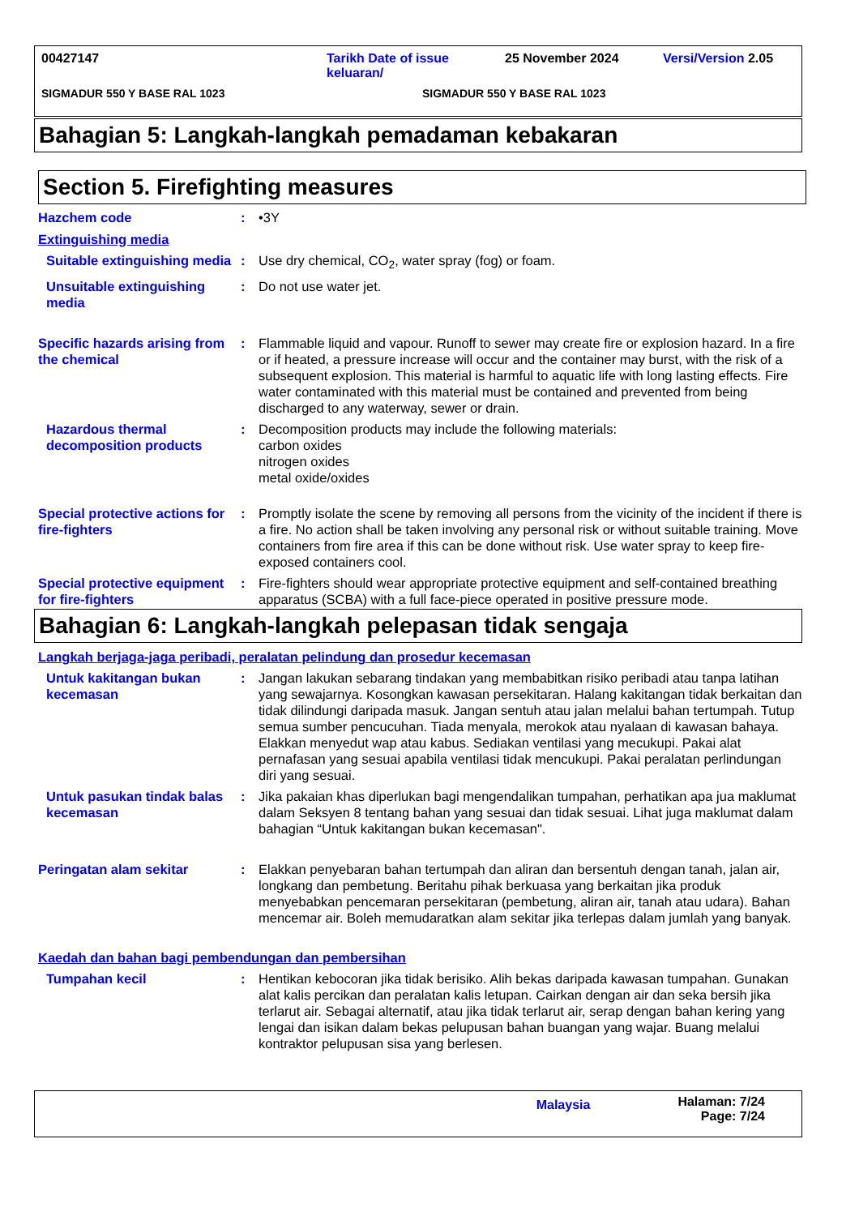00427147 Tarikh Date of issue keluaran/ 25 November 2024 Versi/Version 2.05
SIGMADUR 550 Y BASE RAL 1023 SIGMADUR 550 Y BASE RAL 1023
Bahagian 5: Langkah-langkah pemadaman kebakaran
Section 5. Firefighting measures
Hazchem code : •3Y
Extinguishing media
Suitable extinguishing media
: Use dry chemical, CO<sub>2</sub>, water spray (fog) or foam.
Unsuitable extinguishing media
: Do not use water jet.
Specific hazards arising from the chemical
: Flammable liquid and vapour. Runoff to sewer may create fire or explosion hazard. In a fire or if heated, a pressure increase will occur and the container may burst, with the risk of a subsequent explosion. This material is harmful to aquatic life with long lasting effects. Fire water contaminated with this material must be contained and prevented from being discharged to any waterway, sewer or drain.
Hazardous thermal decomposition products
: Decomposition products may include the following materials:
carbon oxides
nitrogen oxides
metal oxide/oxides
Special protective actions for fire-fighters
: Promptly isolate the scene by removing all persons from the vicinity of the incident if there is a fire. No action shall be taken involving any personal risk or without suitable training. Move containers from fire area if this can be done without risk. Use water spray to keep fire-exposed containers cool.
Special protective equipment for fire-fighters
: Fire-fighters should wear appropriate protective equipment and self-contained breathing apparatus (SCBA) with a full face-piece operated in positive pressure mode.
Bahagian 6: Langkah-langkah pelepasan tidak sengaja
Langkah berjaga-jaga peribadi, peralatan pelindung dan prosedur kecemasan
Untuk kakitangan bukan kecemasan
: Jangan lakukan sebarang tindakan yang membabitkan risiko peribadi atau tanpa latihan yang sewajarnya. Kosongkan kawasan persekitaran. Halang kakitangan tidak berkaitan dan tidak dilindungi daripada masuk. Jangan sentuh atau jalan melalui bahan tertumpah. Tutup semua sumber pencucuhan. Tiada menyala, merokok atau nyalaan di kawasan bahaya. Elakkan menyedut wap atau kabus. Sediakan ventilasi yang mecukupi. Pakai alat pernafasan yang sesuai apabila ventilasi tidak mencukupi. Pakai peralatan perlindungan diri yang sesuai.
Untuk pasukan tindak balas kecemasan
: Jika pakaian khas diperlukan bagi mengendalikan tumpahan, perhatikan apa jua maklumat dalam Seksyen 8 tentang bahan yang sesuai dan tidak sesuai. Lihat juga maklumat dalam bahagian “Untuk kakitangan bukan kecemasan".
Peringatan alam sekitar : Elakkan penyebaran bahan tertumpah dan aliran dan bersentuh dengan tanah, jalan air, longkang dan pembetung. Beritahu pihak berkuasa yang berkaitan jika produk menyebabkan pencemaran persekitaran (pembetung, aliran air, tanah atau udara). Bahan mencemar air. Boleh memudaratkan alam sekitar jika terlepas dalam jumlah yang banyak.
Kaedah dan bahan bagi pembendungan dan pembersihan
Tumpahan kecil : Hentikan kebocoran jika tidak berisiko. Alih bekas daripada kawasan tumpahan. Gunakan alat kalis percikan dan peralatan kalis letupan. Cairkan dengan air dan seka bersih jika terlarut air. Sebagai alternatif, atau jika tidak terlarut air, serap dengan bahan kering yang lengai dan isikan dalam bekas pelupusan bahan buangan yang wajar. Buang melalui kontraktor pelupusan sisa yang berlesen.
Malaysia Halaman: 7/24
Page: 7/24